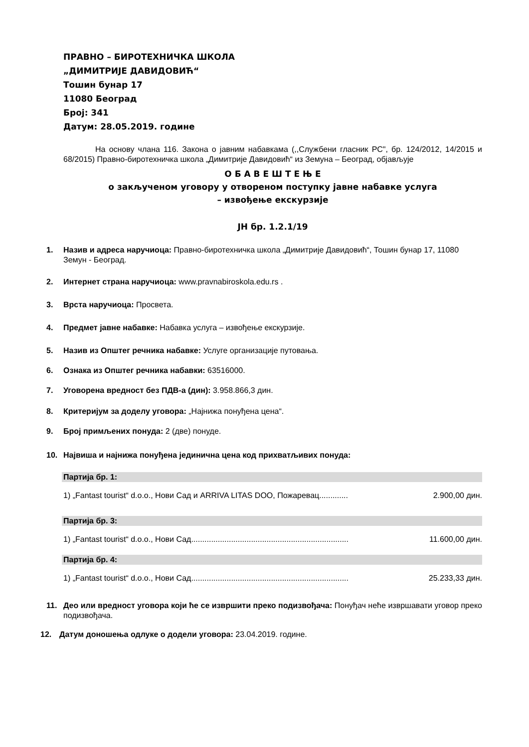ПРАВНО – БИРОТЕХНИЧКА ШКОЛА
„ДИМИТРИЈЕ ДАВИДОВИЋ“
Тошин бунар 17
11080 Београд
Број: 341
Датум: 28.05.2019. године
На основу члана 116. Закона о јавним набавкама (,,Службени гласник РС", бр. 124/2012, 14/2015 и 68/2015) Правно-биротехничка школа „Димитрије Давидовић“ из Земуна – Београд, објављује
О Б А В Е Ш Т Е Њ Е
о закљученом уговору у отвореном поступку јавне набавке услуга
– извођење екскурзије
ЈН бр. 1.2.1/19
1. Назив и адреса наручиоца: Правно-биротехничка школа „Димитрије Давидовић“, Тошин бунар 17, 11080 Земун - Београд.
2. Интернет страна наручиоца: www.pravnabiroskola.edu.rs .
3. Врста наручиоца: Просвета.
4. Предмет јавне набавке: Набавка услуга – извођење екскурзије.
5. Назив из Општег речника набавке: Услуге организације путовања.
6. Ознака из Општег речника набавки: 63516000.
7. Уговорена вредност без ПДВ-а (дин): 3.958.866,3 дин.
8. Критеријум за доделу уговора: „Најнижа понуђена цена“.
9. Број примљених понуда: 2 (две) понуде.
10. Највиша и најнижа понуђена јединична цена код прихватљивих понуда:
Партија бр. 1:
1) „Fantast tourist“ d.o.o., Нови Сад и ARRIVA LITAS DOO, Пожаревац............. 2.900,00 дин.
Партија бр. 3:
1) „Fantast tourist“ d.o.o., Нови Сад....................................................................... 11.600,00 дин.
Партија бр. 4:
1) „Fantast tourist“ d.o.o., Нови Сад....................................................................... 25.233,33 дин.
11. Део или вредност уговора који ће се извршити преко подизвођача: Понуђач неће извршавати уговор преко подизвођача.
12. Датум доношења одлуке о додели уговора: 23.04.2019. године.